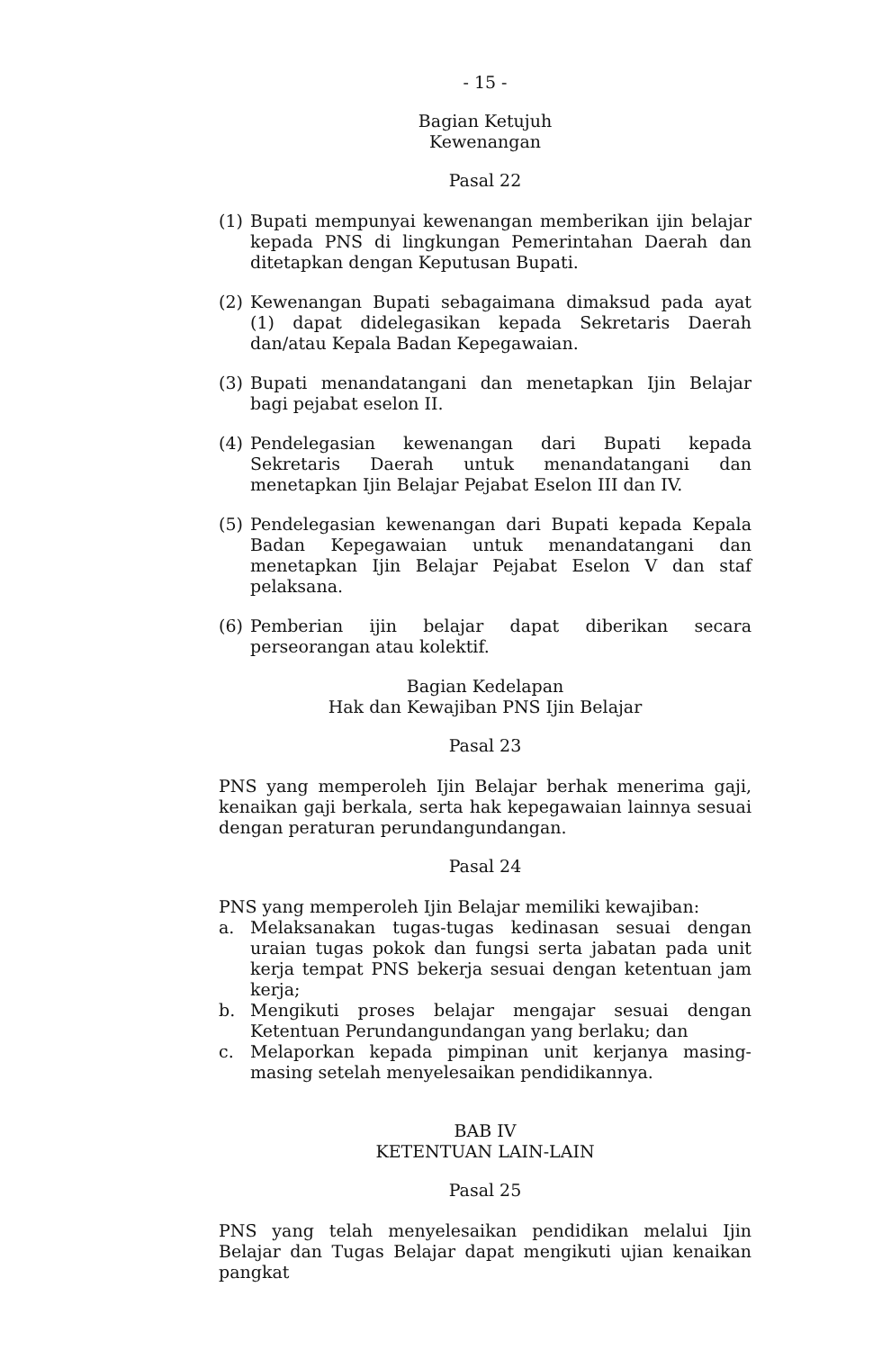- 15 -
Bagian Ketujuh
Kewenangan
Pasal 22
(1) Bupati mempunyai kewenangan memberikan ijin belajar kepada PNS di lingkungan Pemerintahan Daerah dan ditetapkan dengan Keputusan Bupati.
(2) Kewenangan Bupati sebagaimana dimaksud pada ayat (1) dapat didelegasikan kepada Sekretaris Daerah dan/atau Kepala Badan Kepegawaian.
(3) Bupati menandatangani dan menetapkan Ijin Belajar bagi pejabat eselon II.
(4) Pendelegasian kewenangan dari Bupati kepada Sekretaris Daerah untuk menandatangani dan menetapkan Ijin Belajar Pejabat Eselon III dan IV.
(5) Pendelegasian kewenangan dari Bupati kepada Kepala Badan Kepegawaian untuk menandatangani dan menetapkan Ijin Belajar Pejabat Eselon V dan staf pelaksana.
(6) Pemberian ijin belajar dapat diberikan secara perseorangan atau kolektif.
Bagian Kedelapan
Hak dan Kewajiban PNS Ijin Belajar
Pasal 23
PNS yang memperoleh Ijin Belajar berhak menerima gaji, kenaikan gaji berkala, serta hak kepegawaian lainnya sesuai dengan peraturan perundangundangan.
Pasal 24
PNS yang memperoleh Ijin Belajar memiliki kewajiban:
a. Melaksanakan tugas-tugas kedinasan sesuai dengan uraian tugas pokok dan fungsi serta jabatan pada unit kerja tempat PNS bekerja sesuai dengan ketentuan jam kerja;
b. Mengikuti proses belajar mengajar sesuai dengan Ketentuan Perundangundangan yang berlaku; dan
c. Melaporkan kepada pimpinan unit kerjanya masing-masing setelah menyelesaikan pendidikannya.
BAB IV
KETENTUAN LAIN-LAIN
Pasal 25
PNS yang telah menyelesaikan pendidikan melalui Ijin Belajar dan Tugas Belajar dapat mengikuti ujian kenaikan pangkat